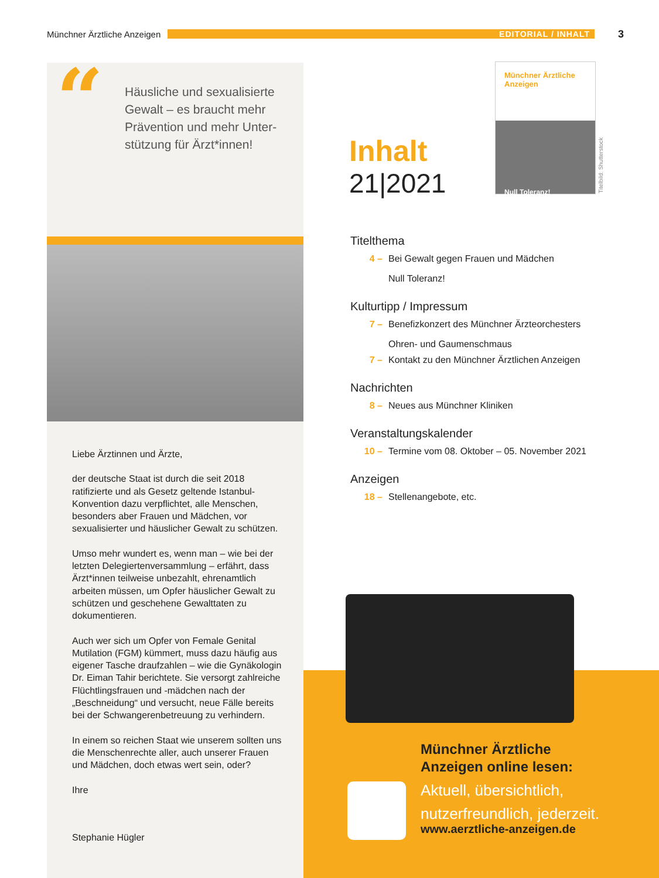Münchner Ärztliche Anzeigen EDITORIAL / INHALT 3
“
Häusliche und sexualisierte Gewalt – es braucht mehr Prävention und mehr Unter­stützung für Ärzt*innen!
Liebe Ärztinnen und Ärzte,
der deutsche Staat ist durch die seit 2018 ratifizierte und als Gesetz geltende Istanbul-Konvention dazu verpflichtet, alle Menschen, besonders aber Frauen und Mädchen, vor sexualisierter und häuslicher Gewalt zu schützen.
Umso mehr wundert es, wenn man – wie bei der letzten Delegiertenversammlung – erfährt, dass Ärzt*innen teilweise unbezahlt, ehrenamt­lich arbeiten müssen, um Opfer häuslicher Gewalt zu schützen und geschehene Gewaltta­ten zu dokumentieren.
Auch wer sich um Opfer von Female Genital Mutilation (FGM) kümmert, muss dazu häufig aus eigener Tasche draufzahlen – wie die Gynä­kologin Dr. Eiman Tahir berichtete. Sie versorgt zahlreiche Flüchtlingsfrauen und -mädchen nach der „Beschneidung“ und versucht, neue Fälle bereits bei der Schwangerenbetreuung zu verhindern.
In einem so reichen Staat wie unserem sollten uns die Menschenrechte aller, auch unserer Frauen und Mädchen, doch etwas wert sein, oder?
Ihre
Stephanie Hügler
Inhalt
21|2021
Münchner Ärztliche Anzeigen
Null Toleranz!
Titelbild: Shutterstock
Titelthema
4 – Bei Gewalt gegen Frauen und Mädchen
Null Toleranz!
Kulturtipp / Impressum
7 – Benefizkonzert des Münchner Ärzteorchesters
Ohren- und Gaumenschmaus
7 – Kontakt zu den Münchner Ärztlichen Anzeigen
Nachrichten
8 – Neues aus Münchner Kliniken
Veranstaltungskalender
10 – Termine vom 08. Oktober – 05. November 2021
Anzeigen
18 – Stellenangebote, etc.
Münchner Ärztliche
Anzeigen online lesen:
Aktuell, übersichtlich,
nutzerfreundlich, jederzeit.
www.aerztliche-anzeigen.de